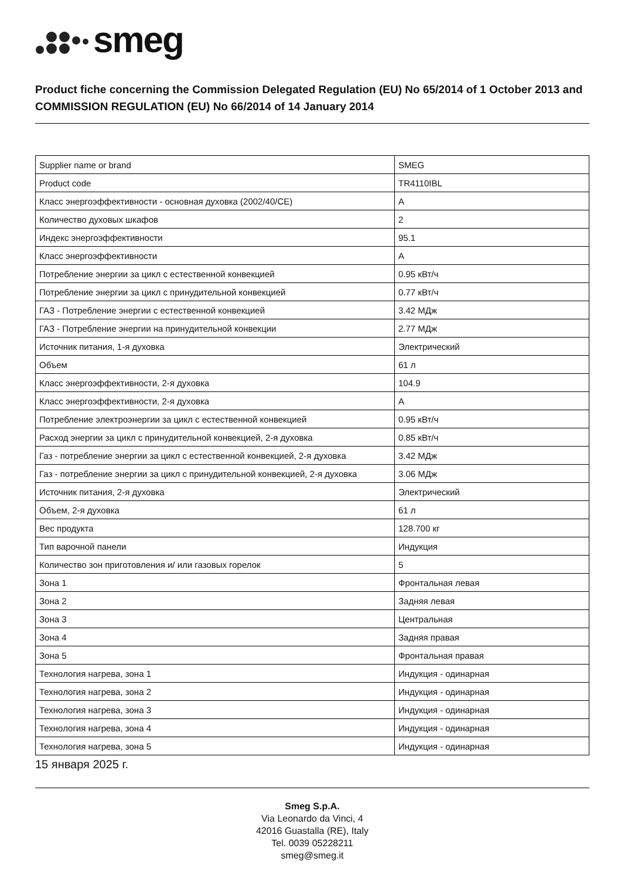smeg
Product fiche concerning the Commission Delegated Regulation (EU) No 65/2014 of 1 October 2013 and COMMISSION REGULATION (EU) No 66/2014 of 14 January 2014
| Supplier name or brand | SMEG |
| Product code | TR4110IBL |
| Класс энергоэффективности - основная духовка (2002/40/CE) | A |
| Количество духовых шкафов | 2 |
| Индекс энергоэффективности | 95.1 |
| Класс энергоэффективности | A |
| Потребление энергии за цикл с естественной конвекцией | 0.95 кВт/ч |
| Потребление энергии за цикл с принудительной конвекцией | 0.77 кВт/ч |
| ГАЗ - Потребление энергии с естественной конвекцией | 3.42 МДж |
| ГАЗ - Потребление энергии на принудительной конвекции | 2.77 МДж |
| Источник питания, 1-я духовка | Электрический |
| Объем | 61 л |
| Класс энергоэффективности, 2-я духовка | 104.9 |
| Класс энергоэффективности, 2-я духовка | A |
| Потребление электроэнергии за цикл с естественной конвекцией | 0.95 кВт/ч |
| Расход энергии за цикл с принудительной конвекцией, 2-я духовка | 0.85 кВт/ч |
| Газ - потребление энергии за цикл с естественной конвекцией, 2-я духовка | 3.42 МДж |
| Газ - потребление энергии за цикл с принудительной конвекцией, 2-я духовка | 3.06 МДж |
| Источник питания, 2-я духовка | Электрический |
| Объем, 2-я духовка | 61 л |
| Вес продукта | 128.700 кг |
| Тип варочной панели | Индукция |
| Количество зон приготовления и/ или газовых горелок | 5 |
| Зона 1 | Фронтальная левая |
| Зона 2 | Задняя левая |
| Зона 3 | Центральная |
| Зона 4 | Задняя правая |
| Зона 5 | Фронтальная правая |
| Технология нагрева, зона 1 | Индукция - одинарная |
| Технология нагрева, зона 2 | Индукция - одинарная |
| Технология нагрева, зона 3 | Индукция - одинарная |
| Технология нагрева, зона 4 | Индукция - одинарная |
| Технология нагрева, зона 5 | Индукция - одинарная |
15 января 2025 г.
Smeg S.p.A.
Via Leonardo da Vinci, 4
42016 Guastalla (RE), Italy
Tel. 0039 05228211
smeg@smeg.it